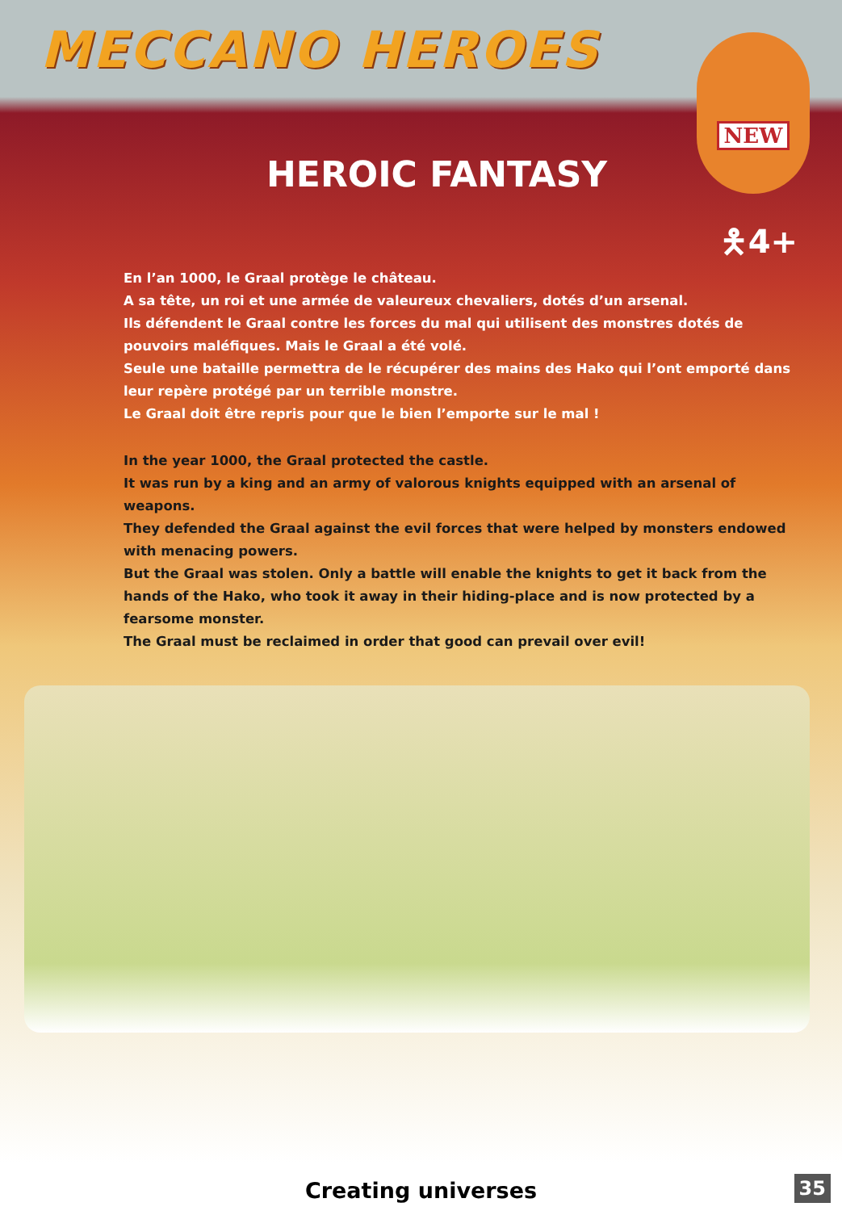MECCANO HEROES
NEW
🯅4+
HEROIC FANTASY
En l’an 1000, le Graal protège le château.
A sa tête, un roi et une armée de valeureux chevaliers, dotés d’un arsenal.
Ils défendent le Graal contre les forces du mal qui utilisent des monstres dotés de pouvoirs maléfiques. Mais le Graal a été volé.
Seule une bataille permettra de le récupérer des mains des Hako qui l’ont emporté dans leur repère protégé par un terrible monstre.
Le Graal doit être repris pour que le bien l’emporte sur le mal !
In the year 1000, the Graal protected the castle.
It was run by a king and an army of valorous knights equipped with an arsenal of weapons.
They defended the Graal against the evil forces that were helped by monsters endowed with menacing powers.
But the Graal was stolen. Only a battle will enable the knights to get it back from the hands of the Hako, who took it away in their hiding-place and is now protected by a fearsome monster.
The Graal must be reclaimed in order that good can prevail over evil!
Creating universes 35